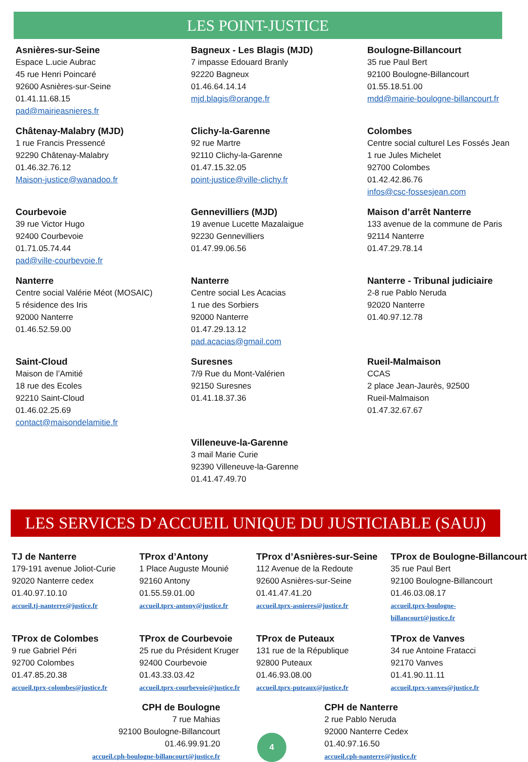LES POINT-JUSTICE
Asnières-sur-Seine
Espace L.ucie Aubrac
45 rue Henri Poincaré
92600 Asnières-sur-Seine
01.41.11.68.15
pad@mairieasnieres.fr
Bagneux - Les Blagis (MJD)
7 impasse Edouard Branly
92220 Bagneux
01.46.64.14.14
mjd.blagis@orange.fr
Boulogne-Billancourt
35 rue Paul Bert
92100 Boulogne-Billancourt
01.55.18.51.00
mdd@mairie-boulogne-billancourt.fr
Châtenay-Malabry (MJD)
1 rue Francis Pressencé
92290 Châtenay-Malabry
01.46.32.76.12
Maison-justice@wanadoo.fr
Clichy-la-Garenne
92 rue Martre
92110 Clichy-la-Garenne
01.47.15.32.05
point-justice@ville-clichy.fr
Colombes
Centre social culturel Les Fossés Jean
1 rue Jules Michelet
92700 Colombes
01.42.42.86.76
infos@csc-fossesjean.com
Courbevoie
39 rue Victor Hugo
92400 Courbevoie
01.71.05.74.44
pad@ville-courbevoie.fr
Gennevilliers (MJD)
19 avenue Lucette Mazalaigue
92230 Gennevilliers
01.47.99.06.56
Maison d’arrêt Nanterre
133 avenue de la commune de Paris
92114 Nanterre
01.47.29.78.14
Nanterre
Centre social Valérie Méot (MOSAIC)
5 résidence des Iris
92000 Nanterre
01.46.52.59.00
Nanterre
Centre social Les Acacias
1 rue des Sorbiers
92000 Nanterre
01.47.29.13.12
pad.acacias@gmail.com
Nanterre - Tribunal judiciaire
2-8 rue Pablo Neruda
92020 Nanterre
01.40.97.12.78
Saint-Cloud
Maison de l’Amitié
18 rue des Ecoles
92210 Saint-Cloud
01.46.02.25.69
contact@maisondelamitie.fr
Suresnes
7/9 Rue du Mont-Valérien
92150 Suresnes
01.41.18.37.36
Rueil-Malmaison
CCAS
2 place Jean-Jaurès, 92500
Rueil-Malmaison
01.47.32.67.67
Villeneuve-la-Garenne
3 mail Marie Curie
92390 Villeneuve-la-Garenne
01.41.47.49.70
LES SERVICES D’ACCUEIL UNIQUE DU JUSTICIABLE (SAUJ)
TJ de Nanterre
179-191 avenue Joliot-Curie
92020 Nanterre cedex
01.40.97.10.10
accueil.tj-nanterre@justice.fr
TProx d’Antony
1 Place Auguste Mounié
92160 Antony
01.55.59.01.00
accueil.tprx-antony@justice.fr
TProx d’Asnières-sur-Seine
112 Avenue de la Redoute
92600 Asnières-sur-Seine
01.41.47.41.20
accueil.tprx-asnieres@justice.fr
TProx de Boulogne-Billancourt
35 rue Paul Bert
92100 Boulogne-Billancourt
01.46.03.08.17
accueil.tprx-boulogne-
billancourt@justice.fr
TProx de Colombes
9 rue Gabriel Péri
92700 Colombes
01.47.85.20.38
accueil.tprx-colombes@justice.fr
TProx de Courbevoie
25 rue du Président Kruger
92400 Courbevoie
01.43.33.03.42
accueil.tprx-courbevoie@justice.fr
TProx de Puteaux
131 rue de la République
92800 Puteaux
01.46.93.08.00
accueil.tprx-puteaux@justice.fr
TProx de Vanves
34 rue Antoine Fratacci
92170 Vanves
01.41.90.11.11
accueil.tprx-vanves@justice.fr
CPH de Boulogne
7 rue Mahias
92100 Boulogne-Billancourt
01.46.99.91.20
accueil.cph-boulogne-billancourt@justice.fr
4
CPH de Nanterre
2 rue Pablo Neruda
92000 Nanterre Cedex
01.40.97.16.50
accueil.cph-nanterre@justice.fr